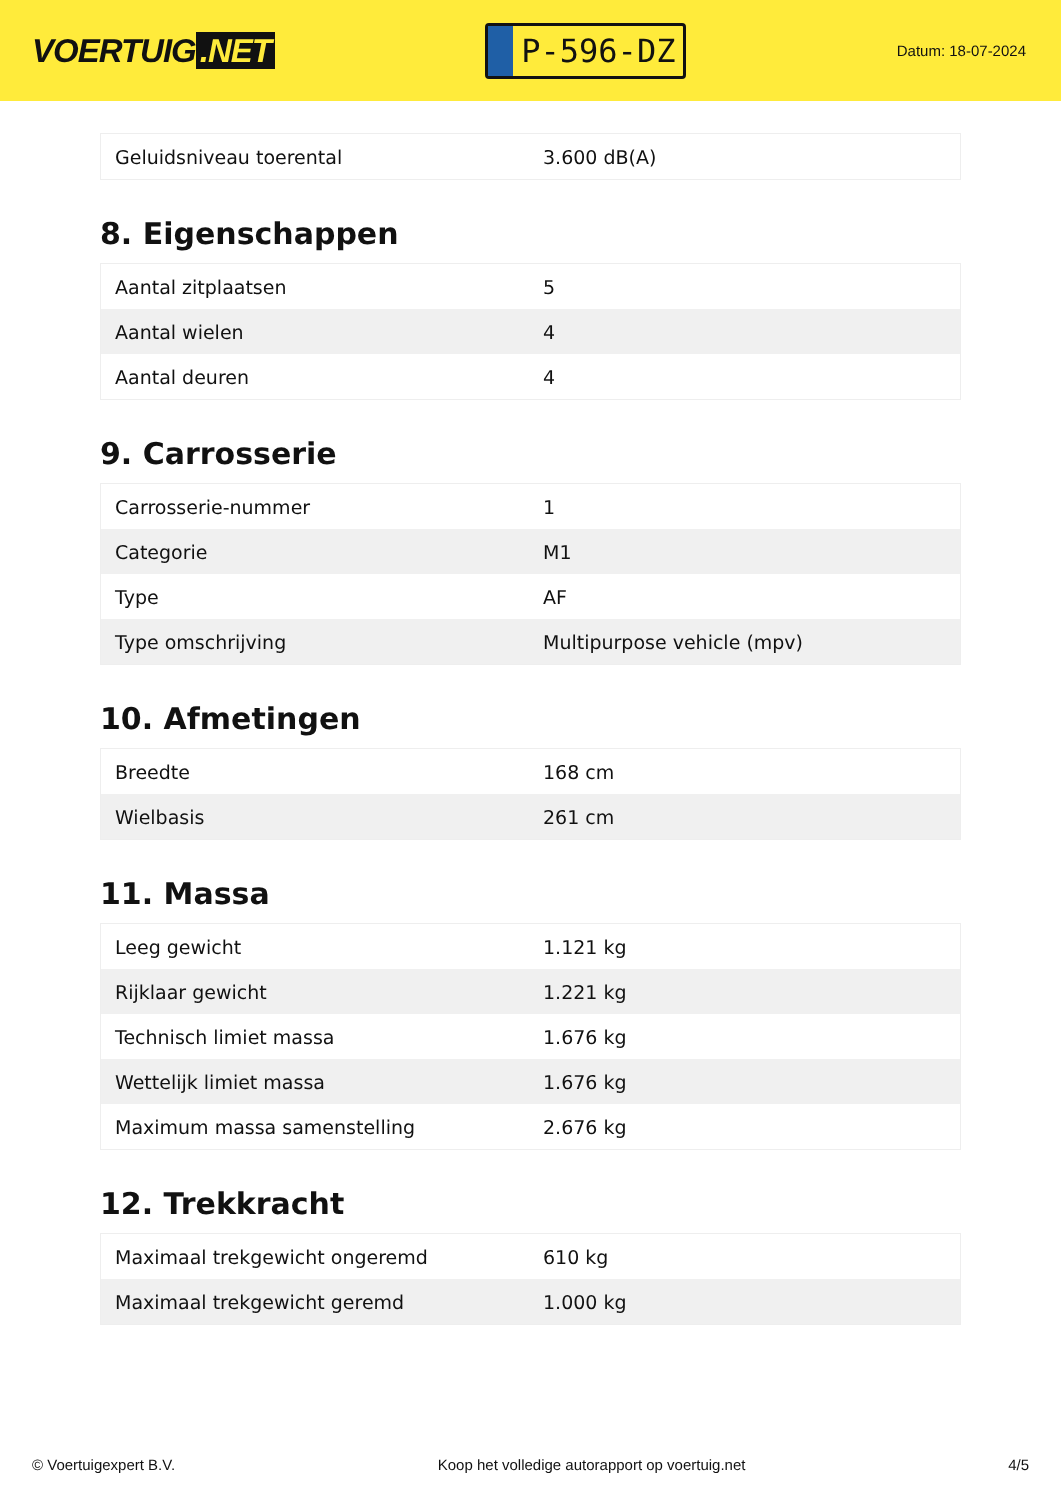VOERTUIG.NET
P-596-DZ
Datum: 18-07-2024
| Geluidsniveau toerental | 3.600 dB(A) |
8. Eigenschappen
| Aantal zitplaatsen | 5 |
| Aantal wielen | 4 |
| Aantal deuren | 4 |
9. Carrosserie
| Carrosserie-nummer | 1 |
| Categorie | M1 |
| Type | AF |
| Type omschrijving | Multipurpose vehicle (mpv) |
10. Afmetingen
| Breedte | 168 cm |
| Wielbasis | 261 cm |
11. Massa
| Leeg gewicht | 1.121 kg |
| Rijklaar gewicht | 1.221 kg |
| Technisch limiet massa | 1.676 kg |
| Wettelijk limiet massa | 1.676 kg |
| Maximum massa samenstelling | 2.676 kg |
12. Trekkracht
| Maximaal trekgewicht ongeremd | 610 kg |
| Maximaal trekgewicht geremd | 1.000 kg |
© Voertuigexpert B.V. Koop het volledige autorapport op voertuig.net 4/5